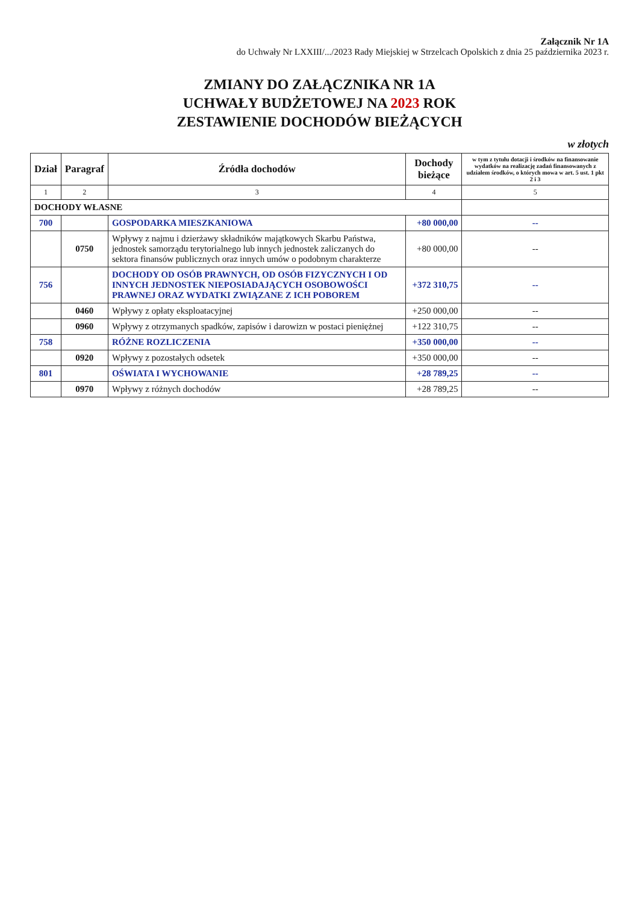Załącznik Nr 1A
do Uchwały Nr LXXIII/.../2023 Rady Miejskiej w Strzelcach Opolskich z dnia 25 października 2023 r.
ZMIANY DO ZAŁĄCZNIKA NR 1A
UCHWAŁY BUDŻETOWEJ NA 2023 ROK
ZESTAWIENIE DOCHODÓW BIEŻĄCYCH
w złotych
| Dział | Paragraf | Źródła dochodów | Dochody bieżące | w tym z tytułu dotacji i środków na finansowanie wydatków na realizację zadań finansowanych z udziałem środków, o których mowa w art. 5 ust. 1 pkt 2 i 3 |
| --- | --- | --- | --- | --- |
| 1 | 2 | 3 | 4 | 5 |
| DOCHODY WŁASNE | | | | |
| 700 | | GOSPODARKA MIESZKANIOWA | +80 000,00 | -- |
| | 0750 | Wpływy z najmu i dzierżawy składników majątkowych Skarbu Państwa, jednostek samorządu terytorialnego lub innych jednostek zaliczanych do sektora finansów publicznych oraz innych umów o podobnym charakterze | +80 000,00 | -- |
| 756 | | DOCHODY OD OSÓB PRAWNYCH, OD OSÓB FIZYCZNYCH I OD INNYCH JEDNOSTEK NIEPOSIADAJĄCYCH OSOBOWOŚCI PRAWNEJ ORAZ WYDATKI ZWIĄZANE Z ICH POBOREM | +372 310,75 | -- |
| | 0460 | Wpływy z opłaty eksploatacyjnej | +250 000,00 | -- |
| | 0960 | Wpływy z otrzymanych spadków, zapisów i darowizn w postaci pieniężnej | +122 310,75 | -- |
| 758 | | RÓŻNE ROZLICZENIA | +350 000,00 | -- |
| | 0920 | Wpływy z pozostałych odsetek | +350 000,00 | -- |
| 801 | | OŚWIATA I WYCHOWANIE | +28 789,25 | -- |
| | 0970 | Wpływy z różnych dochodów | +28 789,25 | -- |